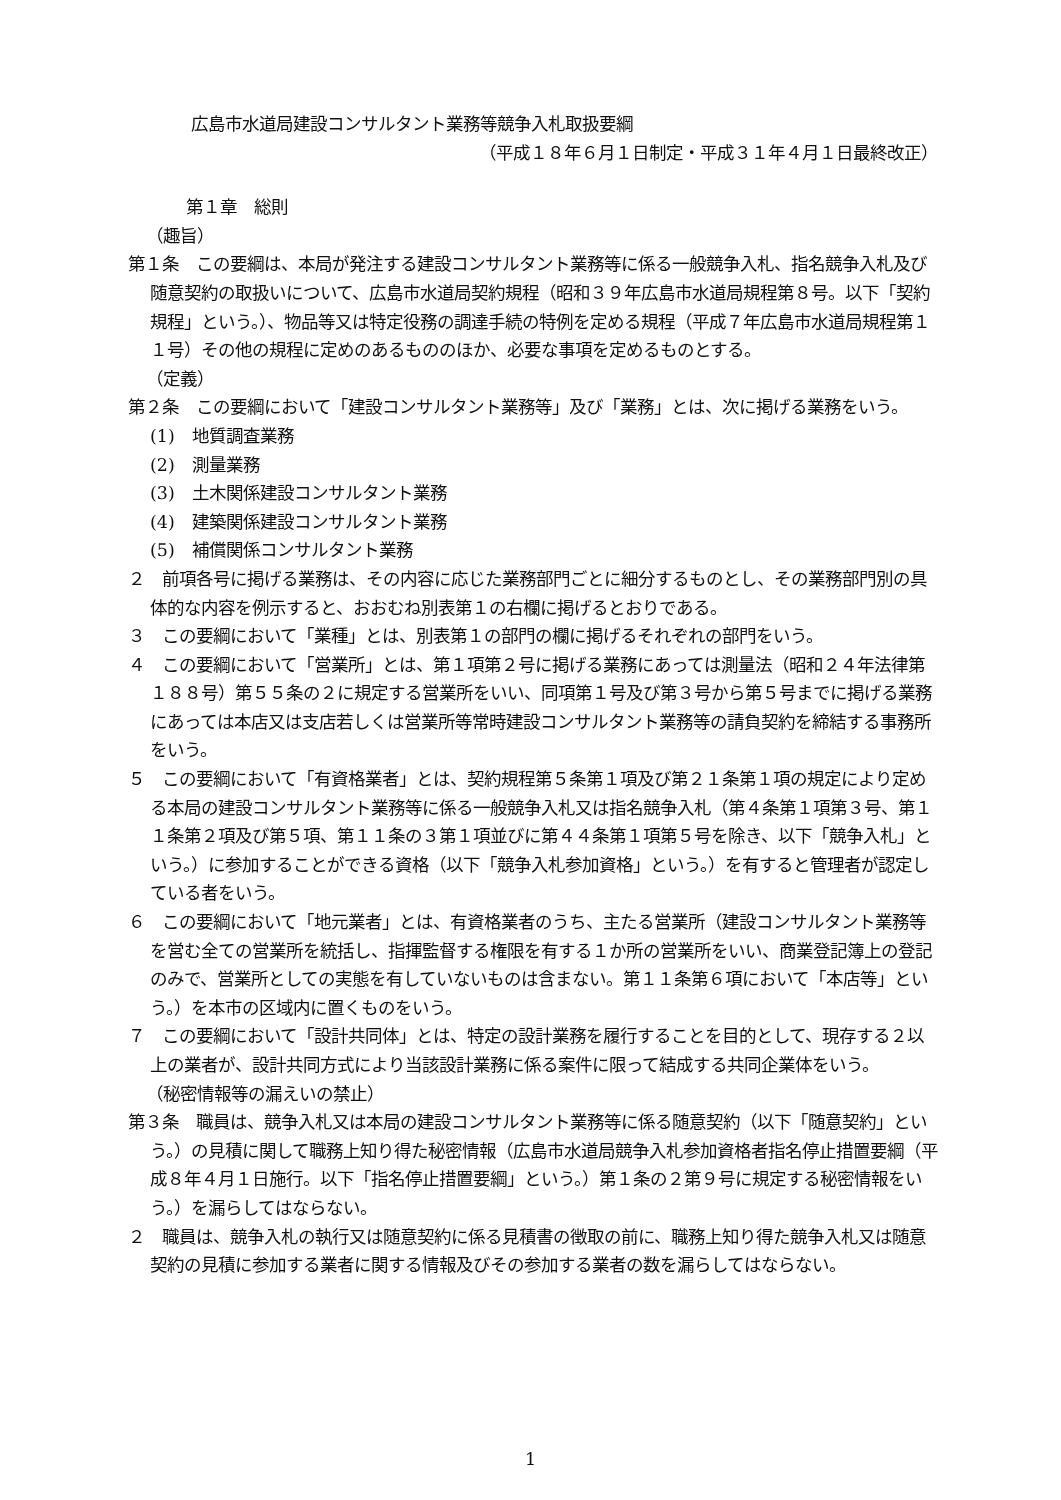広島市水道局建設コンサルタント業務等競争入札取扱要綱
（平成１８年６月１日制定・平成３１年４月１日最終改正）
第１章　総則
（趣旨）
第１条　この要綱は、本局が発注する建設コンサルタント業務等に係る一般競争入札、指名競争入札及び随意契約の取扱いについて、広島市水道局契約規程（昭和３９年広島市水道局規程第８号。以下「契約規程」という。）、物品等又は特定役務の調達手続の特例を定める規程（平成７年広島市水道局規程第１１号）その他の規程に定めのあるもののほか、必要な事項を定めるものとする。
（定義）
第２条　この要綱において「建設コンサルタント業務等」及び「業務」とは、次に掲げる業務をいう。
(1)　地質調査業務
(2)　測量業務
(3)　土木関係建設コンサルタント業務
(4)　建築関係建設コンサルタント業務
(5)　補償関係コンサルタント業務
２　前項各号に掲げる業務は、その内容に応じた業務部門ごとに細分するものとし、その業務部門別の具体的な内容を例示すると、おおむね別表第１の右欄に掲げるとおりである。
３　この要綱において「業種」とは、別表第１の部門の欄に掲げるそれぞれの部門をいう。
４　この要綱において「営業所」とは、第１項第２号に掲げる業務にあっては測量法（昭和２４年法律第１８８号）第５５条の２に規定する営業所をいい、同項第１号及び第３号から第５号までに掲げる業務にあっては本店又は支店若しくは営業所等常時建設コンサルタント業務等の請負契約を締結する事務所をいう。
５　この要綱において「有資格業者」とは、契約規程第５条第１項及び第２１条第１項の規定により定める本局の建設コンサルタント業務等に係る一般競争入札又は指名競争入札（第４条第１項第３号、第１１条第２項及び第５項、第１１条の３第１項並びに第４４条第１項第５号を除き、以下「競争入札」という。）に参加することができる資格（以下「競争入札参加資格」という。）を有すると管理者が認定している者をいう。
６　この要綱において「地元業者」とは、有資格業者のうち、主たる営業所（建設コンサルタント業務等を営む全ての営業所を統括し、指揮監督する権限を有する１か所の営業所をいい、商業登記簿上の登記のみで、営業所としての実態を有していないものは含まない。第１１条第６項において「本店等」という。）を本市の区域内に置くものをいう。
７　この要綱において「設計共同体」とは、特定の設計業務を履行することを目的として、現存する２以上の業者が、設計共同方式により当該設計業務に係る案件に限って結成する共同企業体をいう。
（秘密情報等の漏えいの禁止）
第３条　職員は、競争入札又は本局の建設コンサルタント業務等に係る随意契約（以下「随意契約」という。）の見積に関して職務上知り得た秘密情報（広島市水道局競争入札参加資格者指名停止措置要綱（平成８年４月１日施行。以下「指名停止措置要綱」という。）第１条の２第９号に規定する秘密情報をいう。）を漏らしてはならない。
２　職員は、競争入札の執行又は随意契約に係る見積書の徴取の前に、職務上知り得た競争入札又は随意契約の見積に参加する業者に関する情報及びその参加する業者の数を漏らしてはならない。
1